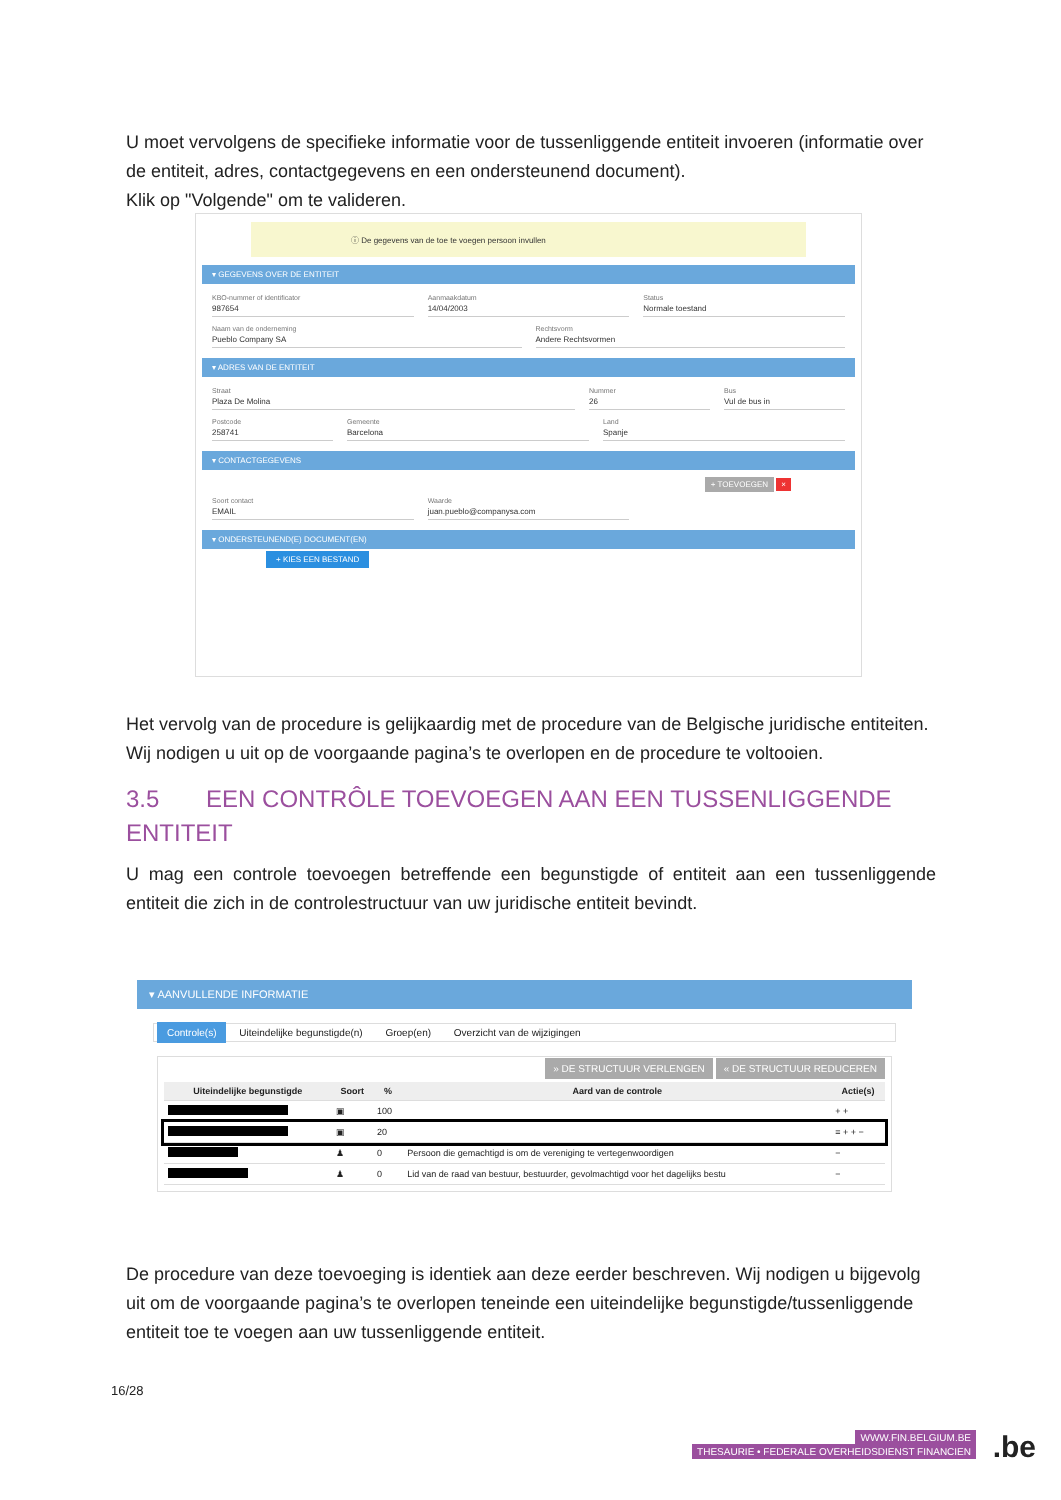U moet vervolgens de specifieke informatie voor de tussenliggende entiteit invoeren (informatie over de entiteit, adres, contactgegevens en een ondersteunend document).
Klik op "Volgende" om te valideren.
ⓘ De gegevens van de toe te voegen persoon invullen
▾ GEGEVENS OVER DE ENTITEIT
KBO-nummer of identificator
987654
Aanmaakdatum
14/04/2003
Status
Normale toestand
Naam van de onderneming
Pueblo Company SA
Rechtsvorm
Andere Rechtsvormen
▾ ADRES VAN DE ENTITEIT
Straat
Plaza De Molina
Nummer
26
Bus
Vul de bus in
Postcode
258741
Gemeente
Barcelona
Land
Spanje
▾ CONTACTGEGEVENS
+ TOEVOEGEN ×
Soort contact
EMAIL
Waarde
juan.pueblo@companysa.com
▾ ONDERSTEUNEND(E) DOCUMENT(EN)
+ KIES EEN BESTAND
Het vervolg van de procedure is gelijkaardig met de procedure van de Belgische juridische entiteiten.
Wij nodigen u uit op de voorgaande pagina’s te overlopen en de procedure te voltooien.
3.5 EEN CONTRÔLE TOEVOEGEN AAN EEN TUSSENLIGGENDE ENTITEIT
U mag een controle toevoegen betreffende een begunstigde of entiteit aan een tussenliggende entiteit die zich in de controlestructuur van uw juridische entiteit bevindt.
▾ AANVULLENDE INFORMATIE
Controle(s) Uiteindelijke begunstigde(n) Groep(en) Overzicht van de wijzigingen
» DE STRUCTUUR VERLENGEN « DE STRUCTUUR REDUCEREN
| Uiteindelijke begunstigde | Soort | % | Aard van de controle | Actie(s) |
| --- | --- | --- | --- | --- |
| | ▣ | 100 | | + + |
| | ▣ | 20 | | ≡ + + − |
| | ♟ | 0 | Persoon die gemachtigd is om de vereniging te vertegenwoordigen | − |
| | ♟ | 0 | Lid van de raad van bestuur, bestuurder, gevolmachtigd voor het dagelijks bestu | − |
De procedure van deze toevoeging is identiek aan deze eerder beschreven. Wij nodigen u bijgevolg uit om de voorgaande pagina’s te overlopen teneinde een uiteindelijke begunstigde/tussenliggende entiteit toe te voegen aan uw tussenliggende entiteit.
16/28
WWW.FIN.BELGIUM.BE
THESAURIE • FEDERALE OVERHEIDSDIENST FINANCIEN
.be